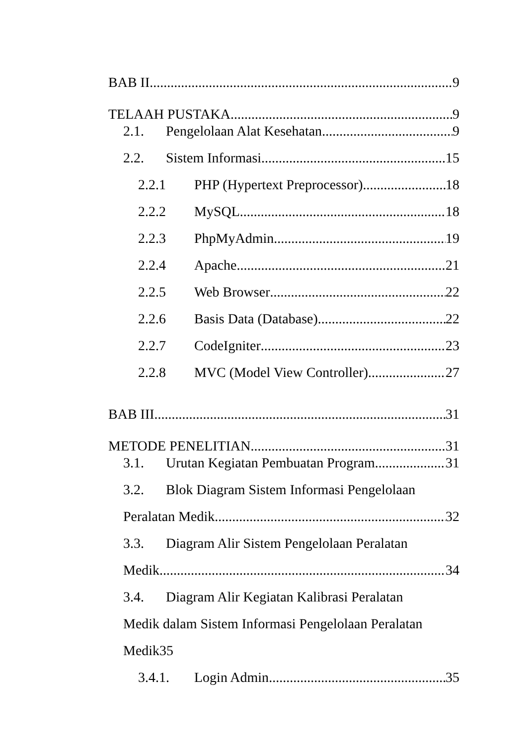BAB II 9
TELAAH PUSTAKA 9
2.1. Pengelolaan Alat Kesehatan 9
2.2. Sistem Informasi 15
2.2.1 PHP (Hypertext Preprocessor) 18
2.2.2 MySQL 18
2.2.3 PhpMyAdmin 19
2.2.4 Apache 21
2.2.5 Web Browser 22
2.2.6 Basis Data (Database) 22
2.2.7 CodeIgniter 23
2.2.8 MVC (Model View Controller) 27
BAB III 31
METODE PENELITIAN 31
3.1. Urutan Kegiatan Pembuatan Program 31
3.2. Blok Diagram Sistem Informasi Pengelolaan
Peralatan Medik 32
3.3. Diagram Alir Sistem Pengelolaan Peralatan
Medik. 34
3.4. Diagram Alir Kegiatan Kalibrasi Peralatan
Medik dalam Sistem Informasi Pengelolaan Peralatan
Medik35
3.4.1. Login Admin 35